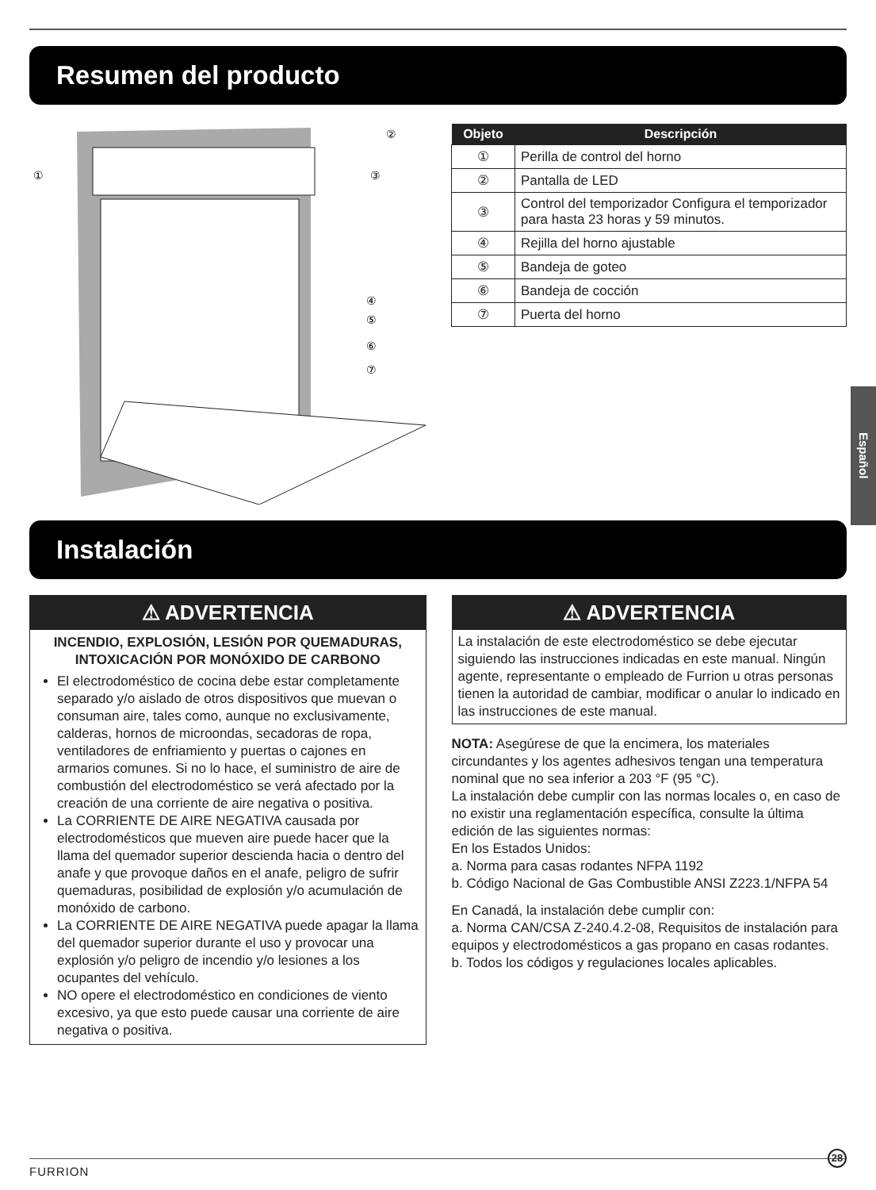Resumen del producto
①
②
③
④
⑤
⑥
⑦
| Objeto | Descripción |
| --- | --- |
| ① | Perilla de control del horno |
| ② | Pantalla de LED |
| ③ | Control del temporizador Configura el temporizador para hasta 23 horas y 59 minutos. |
| ④ | Rejilla del horno ajustable |
| ⑤ | Bandeja de goteo |
| ⑥ | Bandeja de cocción |
| ⑦ | Puerta del horno |
Español
Instalación
⚠ ADVERTENCIA
INCENDIO, EXPLOSIÓN, LESIÓN POR QUEMADURAS, INTOXICACIÓN POR MONÓXIDO DE CARBONO
El electrodoméstico de cocina debe estar completamente separado y/o aislado de otros dispositivos que muevan o consuman aire, tales como, aunque no exclusivamente, calderas, hornos de microondas, secadoras de ropa, ventiladores de enfriamiento y puertas o cajones en armarios comunes. Si no lo hace, el suministro de aire de combustión del electrodoméstico se verá afectado por la creación de una corriente de aire negativa o positiva.
La CORRIENTE DE AIRE NEGATIVA causada por electrodomésticos que mueven aire puede hacer que la llama del quemador superior descienda hacia o dentro del anafe y que provoque daños en el anafe, peligro de sufrir quemaduras, posibilidad de explosión y/o acumulación de monóxido de carbono.
La CORRIENTE DE AIRE NEGATIVA puede apagar la llama del quemador superior durante el uso y provocar una explosión y/o peligro de incendio y/o lesiones a los ocupantes del vehículo.
NO opere el electrodoméstico en condiciones de viento excesivo, ya que esto puede causar una corriente de aire negativa o positiva.
⚠ ADVERTENCIA
La instalación de este electrodoméstico se debe ejecutar siguiendo las instrucciones indicadas en este manual. Ningún agente, representante o empleado de Furrion u otras personas tienen la autoridad de cambiar, modificar o anular lo indicado en las instrucciones de este manual.
NOTA: Asegúrese de que la encimera, los materiales circundantes y los agentes adhesivos tengan una temperatura nominal que no sea inferior a 203 °F (95 °C).
La instalación debe cumplir con las normas locales o, en caso de no existir una reglamentación específica, consulte la última edición de las siguientes normas:
En los Estados Unidos:
a. Norma para casas rodantes NFPA 1192
b. Código Nacional de Gas Combustible ANSI Z223.1/NFPA 54
En Canadá, la instalación debe cumplir con:
a. Norma CAN/CSA Z-240.4.2-08, Requisitos de instalación para equipos y electrodomésticos a gas propano en casas rodantes.
b. Todos los códigos y regulaciones locales aplicables.
FURRION
28